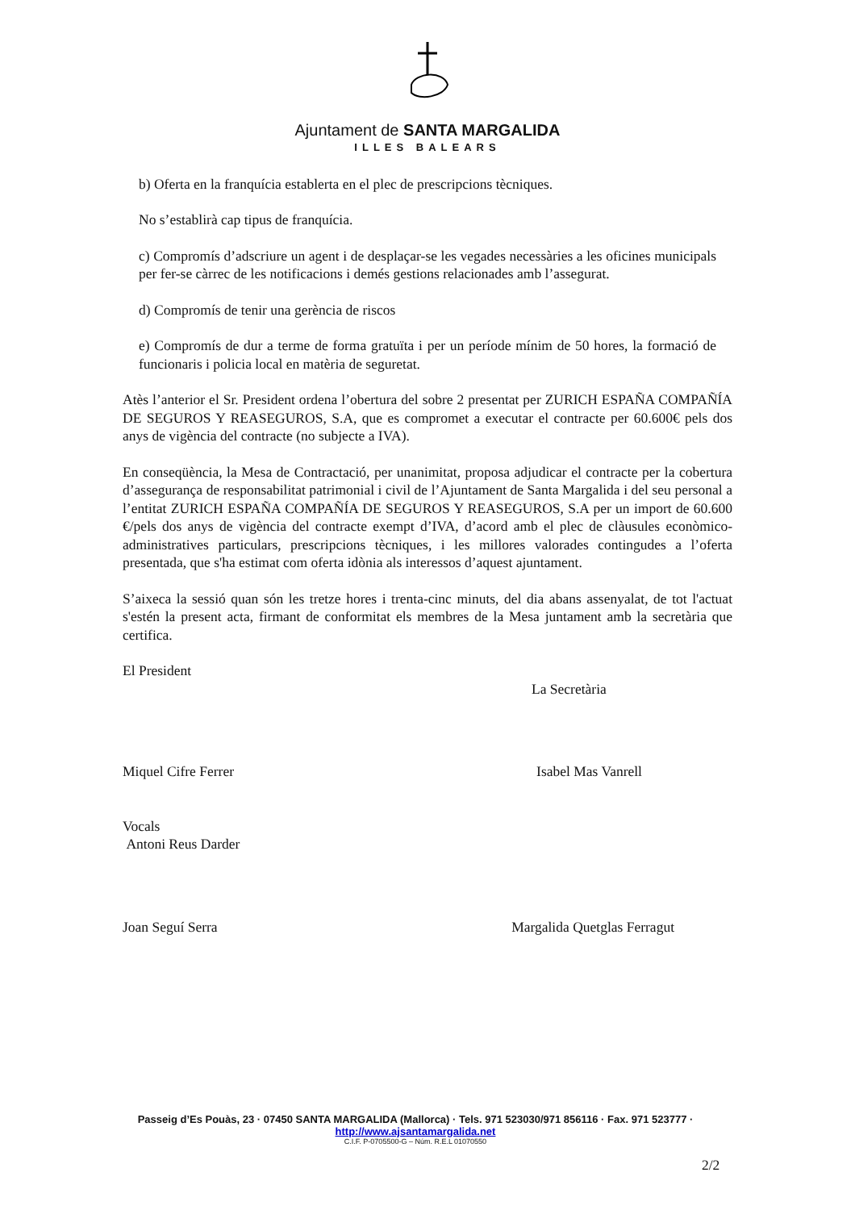Ajuntament de SANTA MARGALIDA
ILLES BALEARS
b) Oferta en la franquícia establerta en el plec de prescripcions tècniques.
No s’establirà cap tipus de franquícia.
c) Compromís d’adscriure un agent i de desplaçar-se les vegades necessàries a les oficines municipals per fer-se càrrec de les notificacions i demés gestions relacionades amb l’assegurat.
d) Compromís de tenir una gerència de riscos
e) Compromís de dur a terme de forma gratuïta i per un període mínim de 50 hores, la formació de funcionaris i policia local en matèria de seguretat.
Atès l’anterior el Sr. President ordena l’obertura del sobre 2 presentat per ZURICH ESPAÑA COMPAÑÍA DE SEGUROS Y REASEGUROS, S.A, que es compromet a executar el contracte per 60.600€ pels dos anys de vigència del contracte (no subjecte a IVA).
En conseqüència, la Mesa de Contractació, per unanimitat, proposa adjudicar el contracte per la cobertura d’assegurança de responsabilitat patrimonial i civil de l’Ajuntament de Santa Margalida i del seu personal a l’entitat ZURICH ESPAÑA COMPAÑÍA DE SEGUROS Y REASEGUROS, S.A per un import de 60.600 €/pels dos anys de vigència del contracte exempt d’IVA, d’acord amb el plec de clàusules econòmico-administratives particulars, prescripcions tècniques, i les millores valorades contingudes a l’oferta presentada, que s'ha estimat com oferta idònia als interessos d’aquest ajuntament.
S’aixeca la sessió quan són les tretze hores i trenta-cinc minuts, del dia abans assenyalat, de tot l'actuat s'estén la present acta, firmant de conformitat els membres de la Mesa juntament amb la secretària que certifica.
El President
La Secretària
Miquel Cifre Ferrer Isabel Mas Vanrell
Vocals
Antoni Reus Darder
Joan Seguí Serra Margalida Quetglas Ferragut
Passeig d’Es Pouàs, 23 · 07450 SANTA MARGALIDA (Mallorca) · Tels. 971 523030/971 856116 · Fax. 971 523777 · http://www.ajsantamargalida.net
C.I.F. P-0705500-G – Núm. R.E.L 01070550
2/2